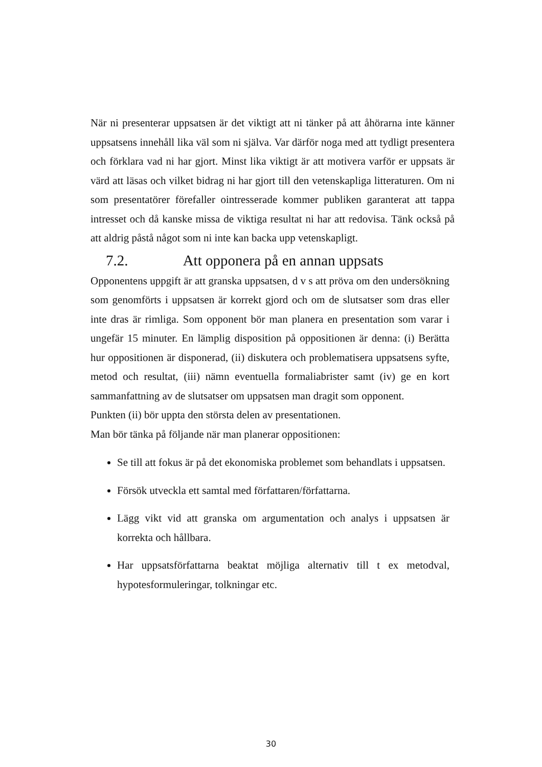När ni presenterar uppsatsen är det viktigt att ni tänker på att åhörarna inte känner uppsatsens innehåll lika väl som ni själva. Var därför noga med att tydligt presentera och förklara vad ni har gjort. Minst lika viktigt är att motivera varför er uppsats är värd att läsas och vilket bidrag ni har gjort till den vetenskapliga litteraturen. Om ni som presentatörer förefaller ointresserade kommer publiken garanterat att tappa intresset och då kanske missa de viktiga resultat ni har att redovisa. Tänk också på att aldrig påstå något som ni inte kan backa upp vetenskapligt.
7.2. Att opponera på en annan uppsats
Opponentens uppgift är att granska uppsatsen, d v s att pröva om den undersökning som genomförts i uppsatsen är korrekt gjord och om de slutsatser som dras eller inte dras är rimliga. Som opponent bör man planera en presentation som varar i ungefär 15 minuter. En lämplig disposition på oppositionen är denna: (i) Berätta hur oppositionen är disponerad, (ii) diskutera och problematisera uppsatsens syfte, metod och resultat, (iii) nämn eventuella formaliabrister samt (iv) ge en kort sammanfattning av de slutsatser om uppsatsen man dragit som opponent.
Punkten (ii) bör uppta den största delen av presentationen.
Man bör tänka på följande när man planerar oppositionen:
Se till att fokus är på det ekonomiska problemet som behandlats i uppsatsen.
Försök utveckla ett samtal med författaren/författarna.
Lägg vikt vid att granska om argumentation och analys i uppsatsen är korrekta och hållbara.
Har uppsatsförfattarna beaktat möjliga alternativ till t ex metodval, hypotesformuleringar, tolkningar etc.
30